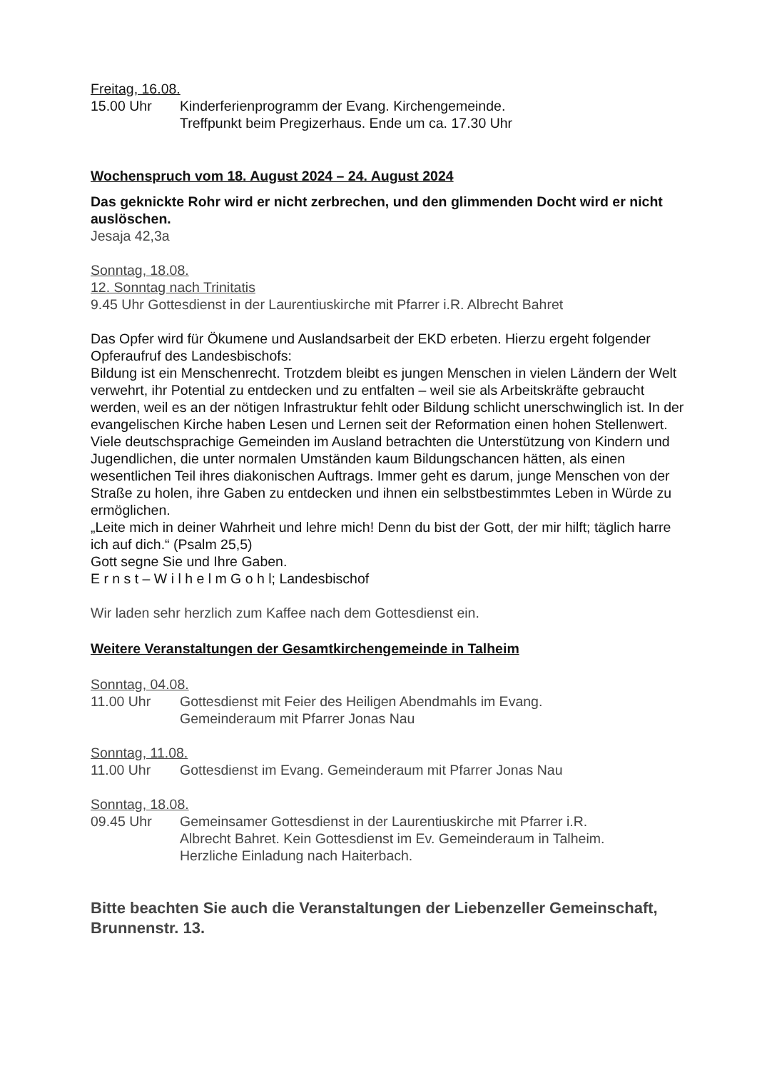Freitag, 16.08.
15.00 Uhr Kinderferienprogramm der Evang. Kirchengemeinde.
Treffpunkt beim Pregizerhaus. Ende um ca. 17.30 Uhr
Wochenspruch vom 18. August 2024 – 24. August 2024
Das geknickte Rohr wird er nicht zerbrechen, und den glimmenden Docht wird er nicht auslöschen.
Jesaja 42,3a
Sonntag, 18.08.
12. Sonntag nach Trinitatis
9.45 Uhr Gottesdienst in der Laurentiuskirche mit Pfarrer i.R. Albrecht Bahret
Das Opfer wird für Ökumene und Auslandsarbeit der EKD erbeten. Hierzu ergeht folgender Opferaufruf des Landesbischofs:
Bildung ist ein Menschenrecht. Trotzdem bleibt es jungen Menschen in vielen Ländern der Welt verwehrt, ihr Potential zu entdecken und zu entfalten – weil sie als Arbeitskräfte gebraucht werden, weil es an der nötigen Infrastruktur fehlt oder Bildung schlicht unerschwinglich ist. In der evangelischen Kirche haben Lesen und Lernen seit der Reformation einen hohen Stellenwert. Viele deutschsprachige Gemeinden im Ausland betrachten die Unterstützung von Kindern und Jugendlichen, die unter normalen Umständen kaum Bildungschancen hätten, als einen wesentlichen Teil ihres diakonischen Auftrags. Immer geht es darum, junge Menschen von der Straße zu holen, ihre Gaben zu entdecken und ihnen ein selbstbestimmtes Leben in Würde zu ermöglichen.
„Leite mich in deiner Wahrheit und lehre mich! Denn du bist der Gott, der mir hilft; täglich harre ich auf dich.“ (Psalm 25,5)
Gott segne Sie und Ihre Gaben.
E r n s t – W i l h e l m G o h l; Landesbischof
Wir laden sehr herzlich zum Kaffee nach dem Gottesdienst ein.
Weitere Veranstaltungen der Gesamtkirchengemeinde in Talheim
Sonntag, 04.08.
11.00 Uhr Gottesdienst mit Feier des Heiligen Abendmahls im Evang.
Gemeinderaum mit Pfarrer Jonas Nau
Sonntag, 11.08.
11.00 Uhr Gottesdienst im Evang. Gemeinderaum mit Pfarrer Jonas Nau
Sonntag, 18.08.
09.45 Uhr Gemeinsamer Gottesdienst in der Laurentiuskirche mit Pfarrer i.R.
Albrecht Bahret. Kein Gottesdienst im Ev. Gemeinderaum in Talheim.
Herzliche Einladung nach Haiterbach.
Bitte beachten Sie auch die Veranstaltungen der Liebenzeller Gemeinschaft, Brunnenstr. 13.